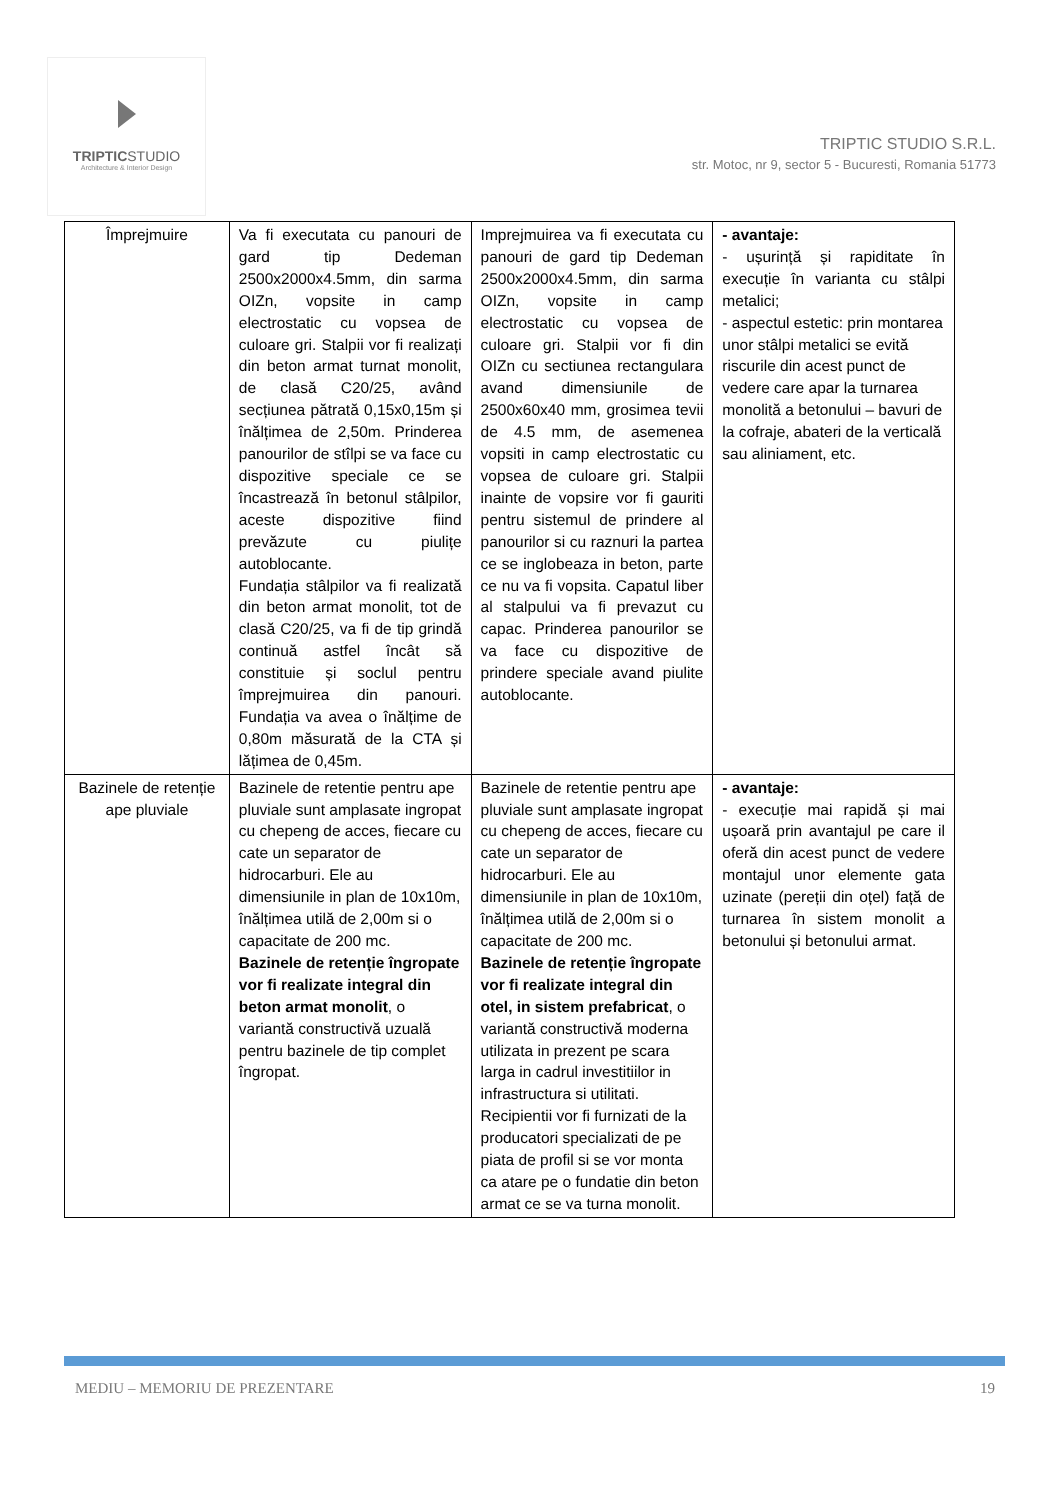TRIPTICSTUDIO
Architecture & Interior Design
TRIPTIC STUDIO S.R.L.
str. Motoc, nr 9, sector 5 - Bucuresti, Romania 51773
| Împrejmuire | Va fi executata cu panouri de gard tip Dedeman 2500x2000x4.5mm, din sarma OIZn, vopsite in camp electrostatic cu vopsea de culoare gri. Stalpii vor fi realizați din beton armat turnat monolit, de clasă C20/25, având secțiunea pătrată 0,15x0,15m și înălțimea de 2,50m. Prinderea panourilor de stîlpi se va face cu dispozitive speciale ce se încastrează în betonul stâlpilor, aceste dispozitive fiind prevăzute cu piulițe autoblocante. Fundația stâlpilor va fi realizată din beton armat monolit, tot de clasă C20/25, va fi de tip grindă continuă astfel încât să constituie și soclul pentru împrejmuirea din panouri. Fundația va avea o înălțime de 0,80m măsurată de la CTA și lățimea de 0,45m. | Imprejmuirea va fi executata cu panouri de gard tip Dedeman 2500x2000x4.5mm, din sarma OIZn, vopsite in camp electrostatic cu vopsea de culoare gri. Stalpii vor fi din OIZn cu sectiunea rectangulara avand dimensiunile de 2500x60x40 mm, grosimea tevii de 4.5 mm, de asemenea vopsiti in camp electrostatic cu vopsea de culoare gri. Stalpii inainte de vopsire vor fi gauriti pentru sistemul de prindere al panourilor si cu raznuri la partea ce se inglobeaza in beton, parte ce nu va fi vopsita. Capatul liber al stalpului va fi prevazut cu capac. Prinderea panourilor se va face cu dispozitive de prindere speciale avand piulite autoblocante. | - avantaje: - ușurință și rapiditate în execuție în varianta cu stâlpi metalici; - aspectul estetic: prin montarea unor stâlpi metalici se evită riscurile din acest punct de vedere care apar la turnarea monolită a betonului – bavuri de la cofraje, abateri de la verticală sau aliniament, etc. |
| Bazinele de retenție ape pluviale | Bazinele de retentie pentru ape pluviale sunt amplasate ingropat cu chepeng de acces, fiecare cu cate un separator de hidrocarburi. Ele au dimensiunile in plan de 10x10m, înălțimea utilă de 2,00m si o capacitate de 200 mc. Bazinele de retenție îngropate vor fi realizate integral din beton armat monolit , o variantă constructivă uzuală pentru bazinele de tip complet îngropat. | Bazinele de retentie pentru ape pluviale sunt amplasate ingropat cu chepeng de acces, fiecare cu cate un separator de hidrocarburi. Ele au dimensiunile in plan de 10x10m, înălțimea utilă de 2,00m si o capacitate de 200 mc. Bazinele de retenție îngropate vor fi realizate integral din otel, in sistem prefabricat , o variantă constructivă moderna utilizata in prezent pe scara larga in cadrul investitiilor in infrastructura si utilitati. Recipientii vor fi furnizati de la producatori specializati de pe piata de profil si se vor monta ca atare pe o fundatie din beton armat ce se va turna monolit. | - avantaje: - execuție mai rapidă și mai ușoară prin avantajul pe care il oferă din acest punct de vedere montajul unor elemente gata uzinate (pereții din oțel) față de turnarea în sistem monolit a betonului și betonului armat. |
MEDIU – MEMORIU DE PREZENTARE 19